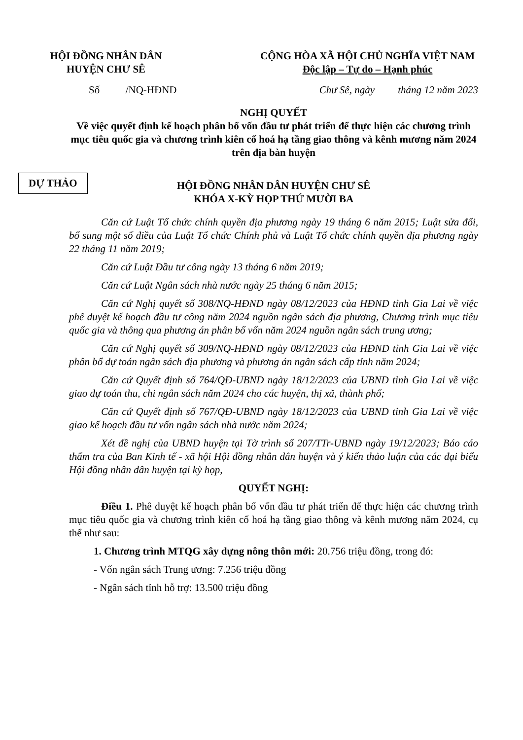HỘI ĐỒNG NHÂN DÂN
HUYỆN CHƯ SÊ
CỘNG HÒA XÃ HỘI CHỦ NGHĨA VIỆT NAM
Độc lập – Tự do – Hạnh phúc
DỰ THẢO
Số /NQ-HĐND Chư Sê, ngày tháng 12 năm 2023
NGHỊ QUYẾT
Về việc quyết định kế hoạch phân bổ vốn đầu tư phát triển để thực hiện các chương trình mục tiêu quốc gia và chương trình kiên cố hoá hạ tầng giao thông và kênh mương năm 2024 trên địa bàn huyện
HỘI ĐỒNG NHÂN DÂN HUYỆN CHƯ SÊ
KHÓA X-KỲ HỌP THỨ MƯỜI BA
Căn cứ Luật Tổ chức chính quyền địa phương ngày 19 tháng 6 năm 2015; Luật sửa đổi, bổ sung một số điều của Luật Tổ chức Chính phủ và Luật Tổ chức chính quyền địa phương ngày 22 tháng 11 năm 2019;
Căn cứ Luật Đầu tư công ngày 13 tháng 6 năm 2019;
Căn cứ Luật Ngân sách nhà nước ngày 25 tháng 6 năm 2015;
Căn cứ Nghị quyết số 308/NQ-HĐND ngày 08/12/2023 của HĐND tỉnh Gia Lai về việc phê duyệt kế hoạch đầu tư công năm 2024 nguồn ngân sách địa phương, Chương trình mục tiêu quốc gia và thông qua phương án phân bổ vốn năm 2024 nguồn ngân sách trung ương;
Căn cứ Nghị quyết số 309/NQ-HĐND ngày 08/12/2023 của HĐND tỉnh Gia Lai về việc phân bổ dự toán ngân sách địa phương và phương án ngân sách cấp tỉnh năm 2024;
Căn cứ Quyết định số 764/QĐ-UBND ngày 18/12/2023 của UBND tỉnh Gia Lai về việc giao dự toán thu, chi ngân sách năm 2024 cho các huyện, thị xã, thành phố;
Căn cứ Quyết định số 767/QĐ-UBND ngày 18/12/2023 của UBND tỉnh Gia Lai về việc giao kế hoạch đầu tư vốn ngân sách nhà nước năm 2024;
Xét đề nghị của UBND huyện tại Tờ trình số 207/TTr-UBND ngày 19/12/2023; Báo cáo thẩm tra của Ban Kinh tế - xã hội Hội đồng nhân dân huyện và ý kiến thảo luận của các đại biểu Hội đồng nhân dân huyện tại kỳ họp,
QUYẾT NGHỊ:
Điều 1. Phê duyệt kế hoạch phân bổ vốn đầu tư phát triển để thực hiện các chương trình mục tiêu quốc gia và chương trình kiên cố hoá hạ tầng giao thông và kênh mương năm 2024, cụ thể như sau:
1. Chương trình MTQG xây dựng nông thôn mới: 20.756 triệu đồng, trong đó:
- Vốn ngân sách Trung ương: 7.256 triệu đồng
- Ngân sách tỉnh hỗ trợ: 13.500 triệu đồng